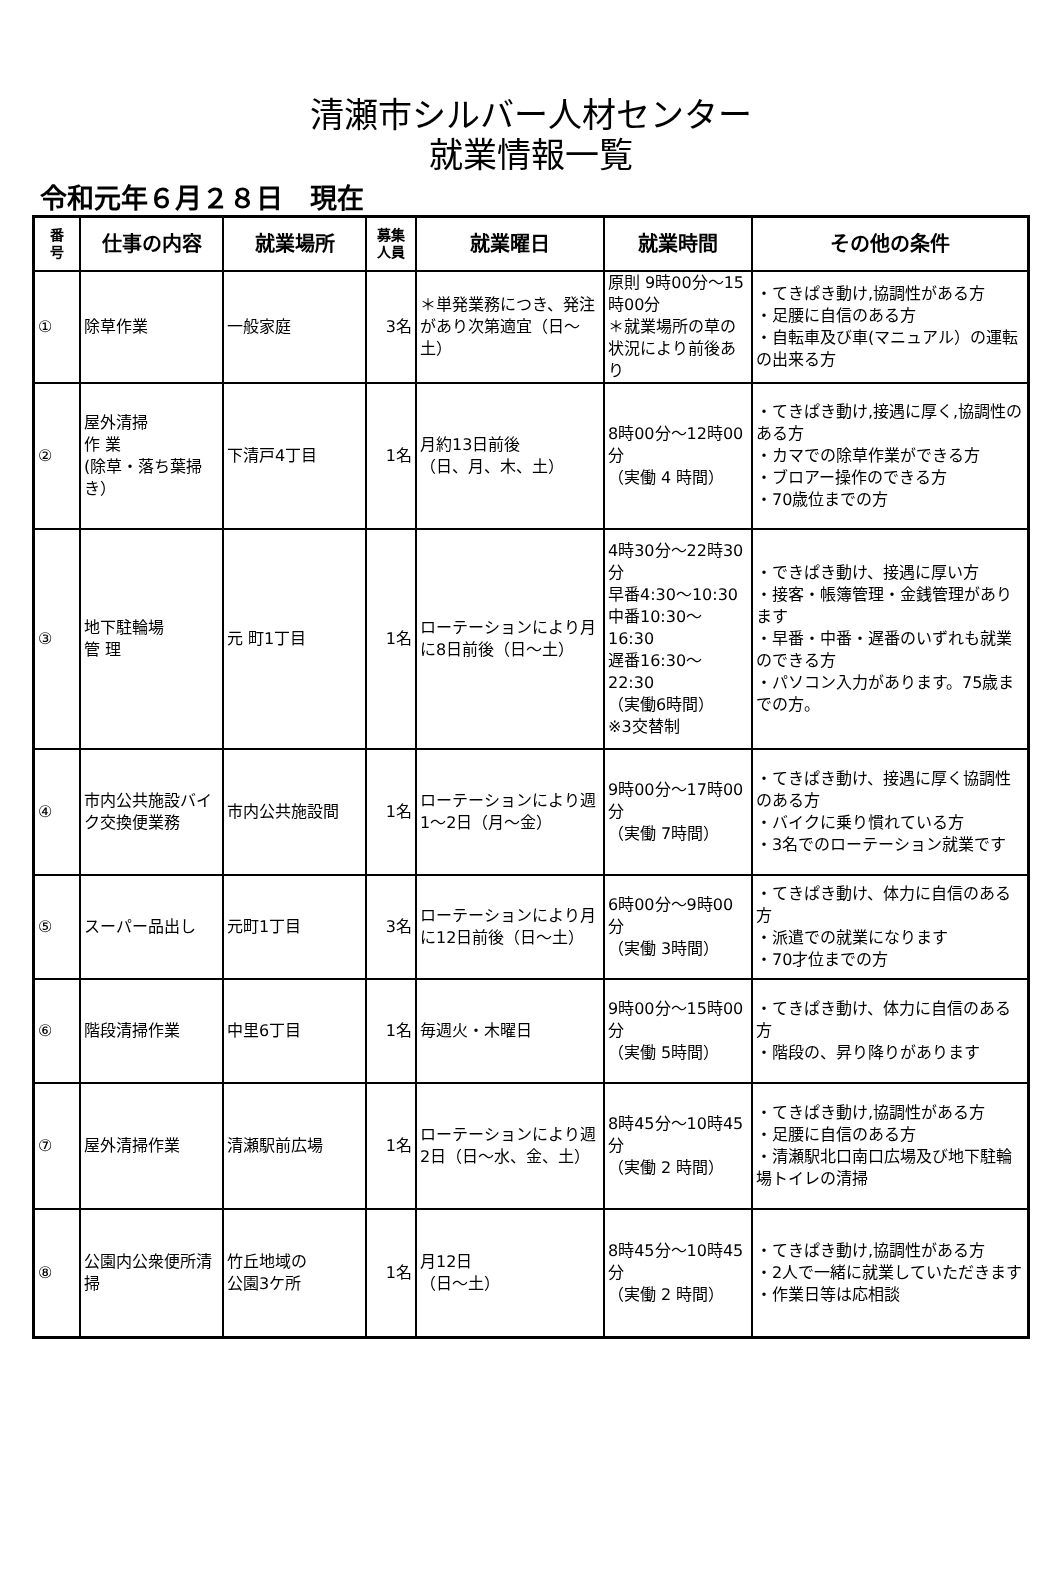清瀬市シルバー人材センター
就業情報一覧
令和元年６月２８日　現在
| 番 号 | 仕事の内容 | 就業場所 | 募集 人員 | 就業曜日 | 就業時間 | その他の条件 |
| --- | --- | --- | --- | --- | --- | --- |
| ① | 除草作業 | 一般家庭 | 3名 | ＊単発業務につき、発注があり次第適宜（日～土） | 原則 9時00分～15時00分 ＊就業場所の草の状況により前後あり | ・てきぱき動け,協調性がある方 ・足腰に自信のある方 ・自転車及び車(マニュアル）の運転の出来る方 |
| ② | 屋外清掃 作 業 (除草・落ち葉掃き） | 下清戸4丁目 | 1名 | 月約13日前後 （日、月、木、土） | 8時00分～12時00分 （実働 4 時間） | ・てきぱき動け,接遇に厚く,協調性のある方 ・カマでの除草作業ができる方 ・ブロアー操作のできる方 ・70歳位までの方 |
| ③ | 地下駐輪場 管 理 | 元 町1丁目 | 1名 | ローテーションにより月に8日前後（日～土） | 4時30分～22時30分 早番4:30～10:30 中番10:30～16:30 遅番16:30～22:30 （実働6時間） ※3交替制 | ・できぱき動け、接遇に厚い方 ・接客・帳簿管理・金銭管理があります ・早番・中番・遅番のいずれも就業のできる方 ・パソコン入力があります。75歳までの方。 |
| ④ | 市内公共施設バイク交換便業務 | 市内公共施設間 | 1名 | ローテーションにより週1～2日（月～金） | 9時00分～17時00分 （実働 7時間） | ・てきぱき動け、接遇に厚く協調性のある方 ・バイクに乗り慣れている方 ・3名でのローテーション就業です |
| ⑤ | スーパー品出し | 元町1丁目 | 3名 | ローテーションにより月に12日前後（日～土） | 6時00分～9時00分 （実働 3時間） | ・てきぱき動け、体力に自信のある方 ・派遣での就業になります ・70才位までの方 |
| ⑥ | 階段清掃作業 | 中里6丁目 | 1名 | 毎週火・木曜日 | 9時00分～15時00分 （実働 5時間） | ・てきぱき動け、体力に自信のある方 ・階段の、昇り降りがあります |
| ⑦ | 屋外清掃作業 | 清瀬駅前広場 | 1名 | ローテーションにより週2日（日～水、金、土） | 8時45分～10時45分 （実働 2 時間） | ・てきぱき動け,協調性がある方 ・足腰に自信のある方 ・清瀬駅北口南口広場及び地下駐輪場トイレの清掃 |
| ⑧ | 公園内公衆便所清掃 | 竹丘地域の 公園3ケ所 | 1名 | 月12日 （日～土） | 8時45分～10時45分 （実働 2 時間） | ・てきぱき動け,協調性がある方 ・2人で一緒に就業していただきます ・作業日等は応相談 |